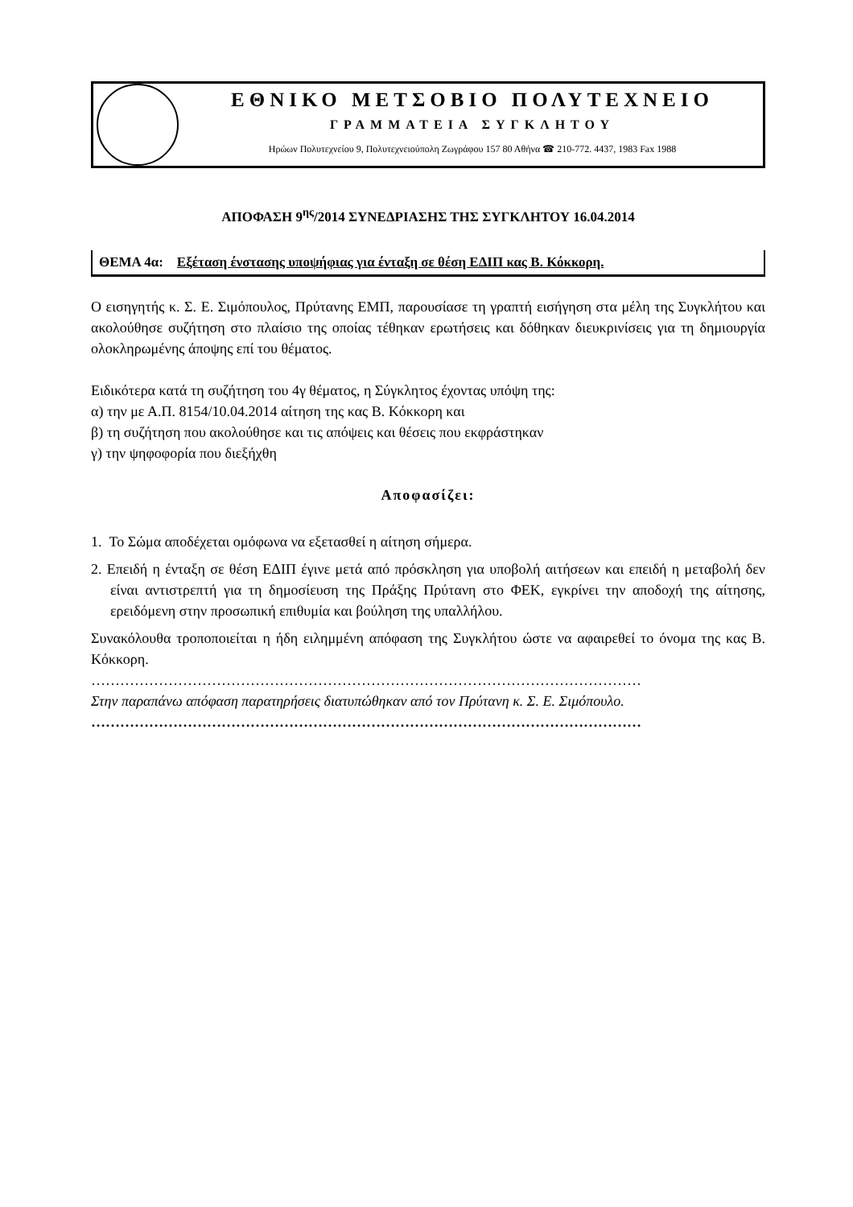ΕΘΝΙΚΟ ΜΕΤΣΟΒΙΟ ΠΟΛΥΤΕΧΝΕΙΟ
ΓΡΑΜΜΑΤΕΙΑ ΣΥΓΚΛΗΤΟΥ
Ηρώων Πολυτεχνείου 9, Πολυτεχνειούπολη Ζωγράφου 157 80 Αθήνα ☎ 210-772. 4437, 1983 Fax 1988
ΑΠΟΦΑΣΗ 9<sup>ης</sup>/2014 ΣΥΝΕΔΡΙΑΣΗΣ ΤΗΣ ΣΥΓΚΛΗΤΟΥ 16.04.2014
ΘΕΜΑ 4α: Εξέταση ένστασης υποψήφιας για ένταξη σε θέση ΕΔΙΠ κας Β. Κόκκορη.
Ο εισηγητής κ. Σ. Ε. Σιμόπουλος, Πρύτανης ΕΜΠ, παρουσίασε τη γραπτή εισήγηση στα μέλη της Συγκλήτου και ακολούθησε συζήτηση στο πλαίσιο της οποίας τέθηκαν ερωτήσεις και δόθηκαν διευκρινίσεις για τη δημιουργία ολοκληρωμένης άποψης επί του θέματος.
Ειδικότερα κατά τη συζήτηση του 4γ θέματος, η Σύγκλητος έχοντας υπόψη της:
α) την με Α.Π. 8154/10.04.2014 αίτηση της κας Β. Κόκκορη και
β) τη συζήτηση που ακολούθησε και τις απόψεις και θέσεις που εκφράστηκαν
γ) την ψηφοφορία που διεξήχθη
Αποφασίζει:
1. Το Σώμα αποδέχεται ομόφωνα να εξετασθεί η αίτηση σήμερα.
2. Επειδή η ένταξη σε θέση ΕΔΙΠ έγινε μετά από πρόσκληση για υποβολή αιτήσεων και επειδή η μεταβολή δεν είναι αντιστρεπτή για τη δημοσίευση της Πράξης Πρύτανη στο ΦΕΚ, εγκρίνει την αποδοχή της αίτησης, ερειδόμενη στην προσωπική επιθυμία και βούληση της υπαλλήλου.
Συνακόλουθα τροποποιείται η ήδη ειλημμένη απόφαση της Συγκλήτου ώστε να αφαιρεθεί το όνομα της κας Β. Κόκκορη.
……………………………………………………………………………………………………
Στην παραπάνω απόφαση παρατηρήσεις διατυπώθηκαν από τον Πρύτανη κ. Σ. Ε. Σιμόπουλο.
……………………………………………………………………………………………………